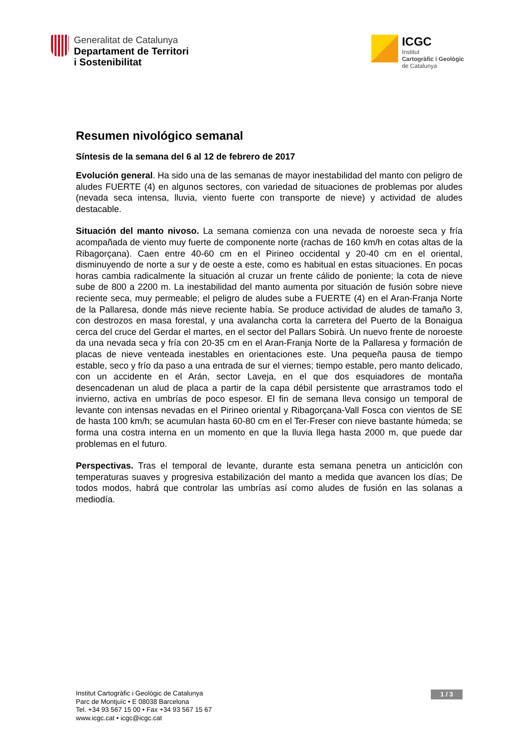Generalitat de Catalunya
Departament de Territori
i Sostenibilitat
ICGC
Institut
Cartogràfic i Geològic
de Catalunya
Resumen nivológico semanal
Síntesis de la semana del 6 al 12 de febrero de 2017
Evolución general. Ha sido una de las semanas de mayor inestabilidad del manto con peligro de aludes FUERTE (4) en algunos sectores, con variedad de situaciones de problemas por aludes (nevada seca intensa, lluvia, viento fuerte con transporte de nieve) y actividad de aludes destacable.
Situación del manto nivoso. La semana comienza con una nevada de noroeste seca y fría acompañada de viento muy fuerte de componente norte (rachas de 160 km/h en cotas altas de la Ribagorçana). Caen entre 40-60 cm en el Pirineo occidental y 20-40 cm en el oriental, disminuyendo de norte a sur y de oeste a este, como es habitual en estas situaciones. En pocas horas cambia radicalmente la situación al cruzar un frente cálido de poniente; la cota de nieve sube de 800 a 2200 m. La inestabilidad del manto aumenta por situación de fusión sobre nieve reciente seca, muy permeable; el peligro de aludes sube a FUERTE (4) en el Aran-Franja Norte de la Pallaresa, donde más nieve reciente había. Se produce actividad de aludes de tamaño 3, con destrozos en masa forestal, y una avalancha corta la carretera del Puerto de la Bonaigua cerca del cruce del Gerdar el martes, en el sector del Pallars Sobirà. Un nuevo frente de noroeste da una nevada seca y fría con 20-35 cm en el Aran-Franja Norte de la Pallaresa y formación de placas de nieve venteada inestables en orientaciones este. Una pequeña pausa de tiempo estable, seco y frío da paso a una entrada de sur el viernes; tiempo estable, pero manto delicado, con un accidente en el Arán, sector Laveja, en el que dos esquiadores de montaña desencadenan un alud de placa a partir de la capa débil persistente que arrastramos todo el invierno, activa en umbrías de poco espesor. El fin de semana lleva consigo un temporal de levante con intensas nevadas en el Pirineo oriental y Ribagorçana-Vall Fosca con vientos de SE de hasta 100 km/h; se acumulan hasta 60-80 cm en el Ter-Freser con nieve bastante húmeda; se forma una costra interna en un momento en que la lluvia llega hasta 2000 m, que puede dar problemas en el futuro.
Perspectivas. Tras el temporal de levante, durante esta semana penetra un anticiclón con temperaturas suaves y progresiva estabilización del manto a medida que avancen los días; De todos modos, habrá que controlar las umbrías así como aludes de fusión en las solanas a mediodía.
Institut Cartogràfic i Geològic de Catalunya
Parc de Montjuïc • E 08038 Barcelona
Tel. +34 93 567 15 00 • Fax +34 93 567 15 67
www.icgc.cat • icgc@icgc.cat
1 / 3